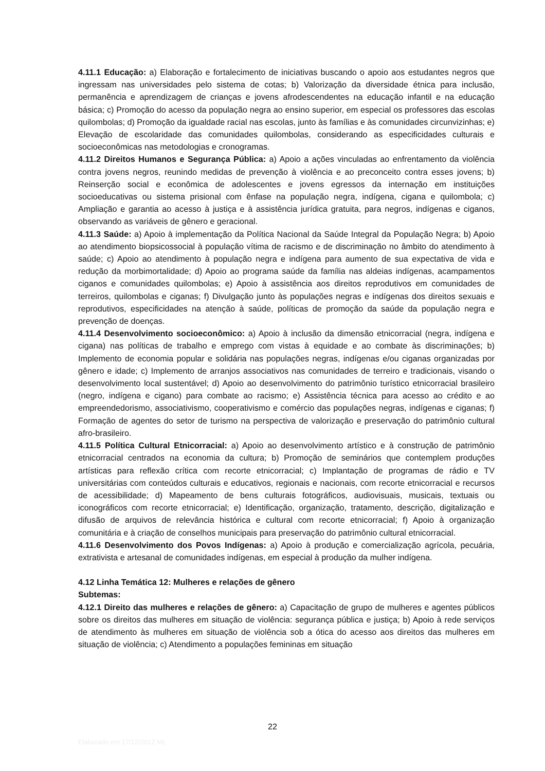4.11.1 Educação: a) Elaboração e fortalecimento de iniciativas buscando o apoio aos estudantes negros que ingressam nas universidades pelo sistema de cotas; b) Valorização da diversidade étnica para inclusão, permanência e aprendizagem de crianças e jovens afrodescendentes na educação infantil e na educação básica; c) Promoção do acesso da população negra ao ensino superior, em especial os professores das escolas quilombolas; d) Promoção da igualdade racial nas escolas, junto às famílias e às comunidades circunvizinhas; e) Elevação de escolaridade das comunidades quilombolas, considerando as especificidades culturais e socioeconômicas nas metodologias e cronogramas.
4.11.2 Direitos Humanos e Segurança Pública: a) Apoio a ações vinculadas ao enfrentamento da violência contra jovens negros, reunindo medidas de prevenção à violência e ao preconceito contra esses jovens; b) Reinserção social e econômica de adolescentes e jovens egressos da internação em instituições socioeducativas ou sistema prisional com ênfase na população negra, indígena, cigana e quilombola; c) Ampliação e garantia ao acesso à justiça e à assistência jurídica gratuita, para negros, indígenas e ciganos, observando as variáveis de gênero e geracional.
4.11.3 Saúde: a) Apoio à implementação da Política Nacional da Saúde Integral da População Negra; b) Apoio ao atendimento biopsicossocial à população vítima de racismo e de discriminação no âmbito do atendimento à saúde; c) Apoio ao atendimento à população negra e indígena para aumento de sua expectativa de vida e redução da morbimortalidade; d) Apoio ao programa saúde da família nas aldeias indígenas, acampamentos ciganos e comunidades quilombolas; e) Apoio à assistência aos direitos reprodutivos em comunidades de terreiros, quilombolas e ciganas; f) Divulgação junto às populações negras e indígenas dos direitos sexuais e reprodutivos, especificidades na atenção à saúde, políticas de promoção da saúde da população negra e prevenção de doenças.
4.11.4 Desenvolvimento socioeconômico: a) Apoio à inclusão da dimensão etnicorracial (negra, indígena e cigana) nas políticas de trabalho e emprego com vistas à equidade e ao combate às discriminações; b) Implemento de economia popular e solidária nas populações negras, indígenas e/ou ciganas organizadas por gênero e idade; c) Implemento de arranjos associativos nas comunidades de terreiro e tradicionais, visando o desenvolvimento local sustentável; d) Apoio ao desenvolvimento do patrimônio turístico etnicorracial brasileiro (negro, indígena e cigano) para combate ao racismo; e) Assistência técnica para acesso ao crédito e ao empreendedorismo, associativismo, cooperativismo e comércio das populações negras, indígenas e ciganas; f) Formação de agentes do setor de turismo na perspectiva de valorização e preservação do patrimônio cultural afro-brasileiro.
4.11.5 Política Cultural Etnicorracial: a) Apoio ao desenvolvimento artístico e à construção de patrimônio etnicorracial centrados na economia da cultura; b) Promoção de seminários que contemplem produções artísticas para reflexão crítica com recorte etnicorracial; c) Implantação de programas de rádio e TV universitárias com conteúdos culturais e educativos, regionais e nacionais, com recorte etnicorracial e recursos de acessibilidade; d) Mapeamento de bens culturais fotográficos, audiovisuais, musicais, textuais ou iconográficos com recorte etnicorracial; e) Identificação, organização, tratamento, descrição, digitalização e difusão de arquivos de relevância histórica e cultural com recorte etnicorracial; f) Apoio à organização comunitária e à criação de conselhos municipais para preservação do patrimônio cultural etnicorracial.
4.11.6 Desenvolvimento dos Povos Indígenas: a) Apoio à produção e comercialização agrícola, pecuária, extrativista e artesanal de comunidades indígenas, em especial à produção da mulher indígena.
4.12 Linha Temática 12: Mulheres e relações de gênero
Subtemas:
4.12.1 Direito das mulheres e relações de gênero: a) Capacitação de grupo de mulheres e agentes públicos sobre os direitos das mulheres em situação de violência: segurança pública e justiça; b) Apoio à rede serviços de atendimento às mulheres em situação de violência sob a ótica do acesso aos direitos das mulheres em situação de violência; c) Atendimento a populações femininas em situação
22
Elaborado em 17/12/2012 ML